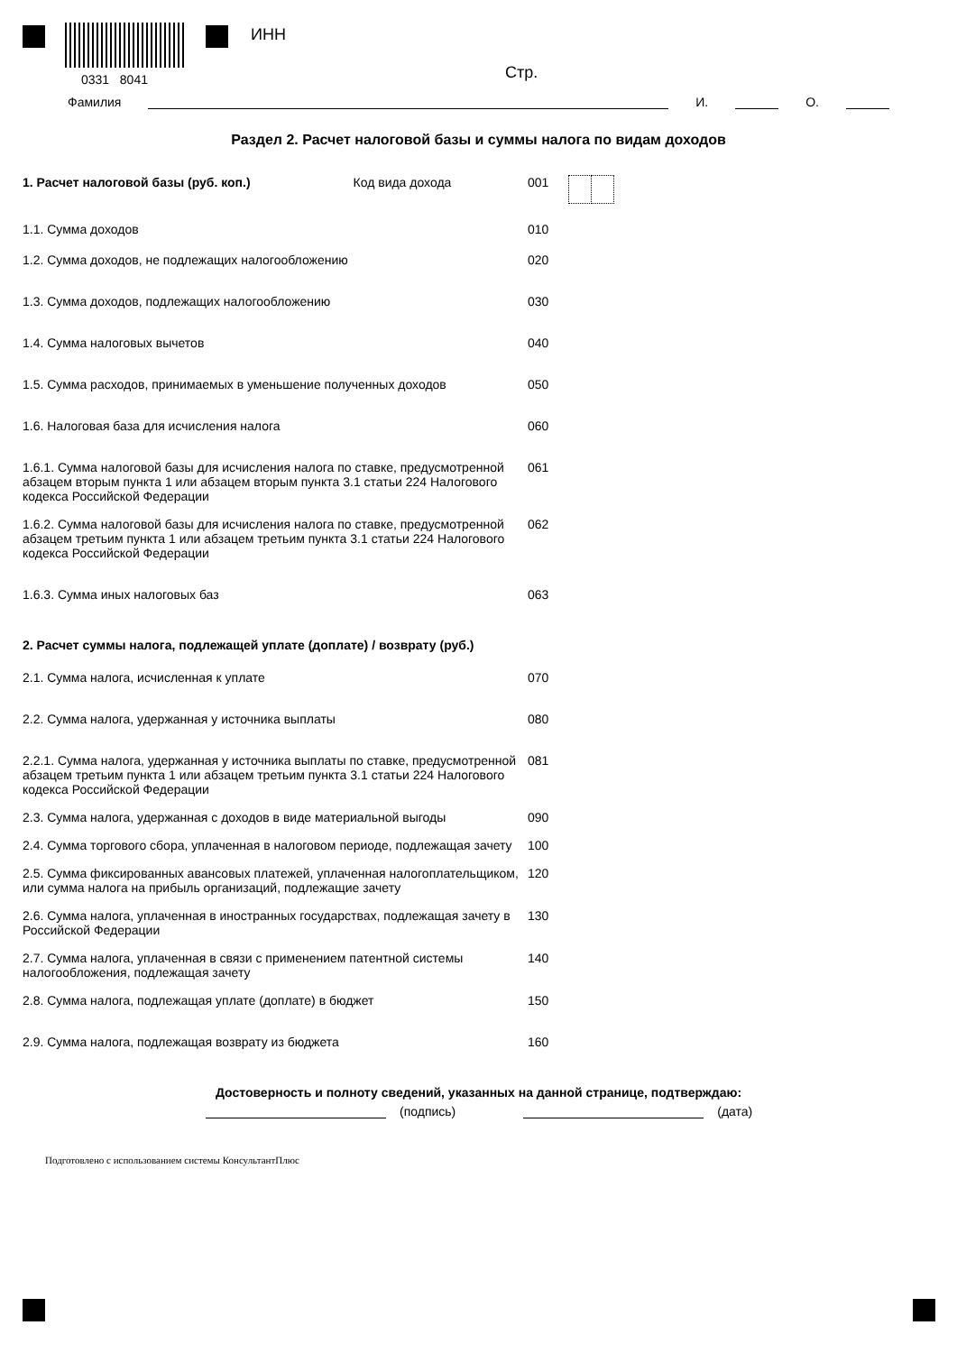0331 8041
ИНН
Стр.
Фамилия И. О.
Раздел 2. Расчет налоговой базы и суммы налога по видам доходов
1. Расчет налоговой базы (руб. коп.) Код вида дохода 001
1.1. Сумма доходов 010
1.2. Сумма доходов, не подлежащих налогообложению 020
1.3. Сумма доходов, подлежащих налогообложению 030
1.4. Сумма налоговых вычетов 040
1.5. Сумма расходов, принимаемых в уменьшение полученных доходов 050
1.6. Налоговая база для исчисления налога 060
1.6.1. Сумма налоговой базы для исчисления налога по ставке, предусмотренной абзацем вторым пункта 1 или абзацем вторым пункта 3.1 статьи 224 Налогового кодекса Российской Федерации
061
1.6.2. Сумма налоговой базы для исчисления налога по ставке, предусмотренной абзацем третьим пункта 1 или абзацем третьим пункта 3.1 статьи 224 Налогового кодекса Российской Федерации
062
1.6.3. Сумма иных налоговых баз 063
2. Расчет суммы налога, подлежащей уплате (доплате) / возврату (руб.)
2.1. Сумма налога, исчисленная к уплате 070
2.2. Сумма налога, удержанная у источника выплаты 080
2.2.1. Сумма налога, удержанная у источника выплаты по ставке, предусмотренной абзацем третьим пункта 1 или абзацем третьим пункта 3.1 статьи 224 Налогового кодекса Российской Федерации
081
2.3. Сумма налога, удержанная с доходов в виде материальной выгоды 090
2.4. Сумма торгового сбора, уплаченная в налоговом периоде, подлежащая зачету
100
2.5. Сумма фиксированных авансовых платежей, уплаченная налогоплательщиком, или сумма налога на прибыль организаций, подлежащие зачету
120
2.6. Сумма налога, уплаченная в иностранных государствах, подлежащая зачету в Российской Федерации
130
2.7. Сумма налога, уплаченная в связи с применением патентной системы налогообложения, подлежащая зачету
140
2.8. Сумма налога, подлежащая уплате (доплате) в бюджет 150
2.9. Сумма налога, подлежащая возврату из бюджета 160
Достоверность и полноту сведений, указанных на данной странице, подтверждаю:
(подпись) (дата)
Подготовлено с использованием системы КонсультантПлюс